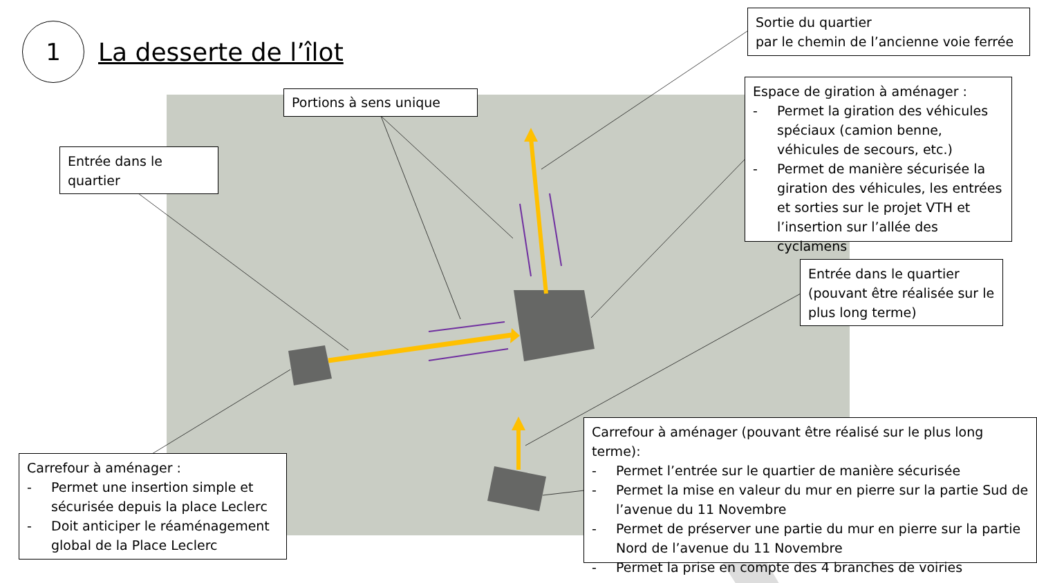1
La desserte de l’îlot
Sortie du quartier
par le chemin de l’ancienne voie ferrée
Portions à sens unique
Entrée dans le quartier
Espace de giration à aménager :
- Permet la giration des véhicules spéciaux (camion benne, véhicules de secours, etc.)
- Permet de manière sécurisée la giration des véhicules, les entrées et sorties sur le projet VTH et l’insertion sur l’allée des cyclamens
Entrée dans le quartier (pouvant être réalisée sur le plus long terme)
Carrefour à aménager :
- Permet une insertion simple et sécurisée depuis la place Leclerc
- Doit anticiper le réaménagement global de la Place Leclerc
Carrefour à aménager (pouvant être réalisé sur le plus long terme):
- Permet l’entrée sur le quartier de manière sécurisée
- Permet la mise en valeur du mur en pierre sur la partie Sud de l’avenue du 11 Novembre
- Permet de préserver une partie du mur en pierre sur la partie Nord de l’avenue du 11 Novembre
- Permet la prise en compte des 4 branches de voiries